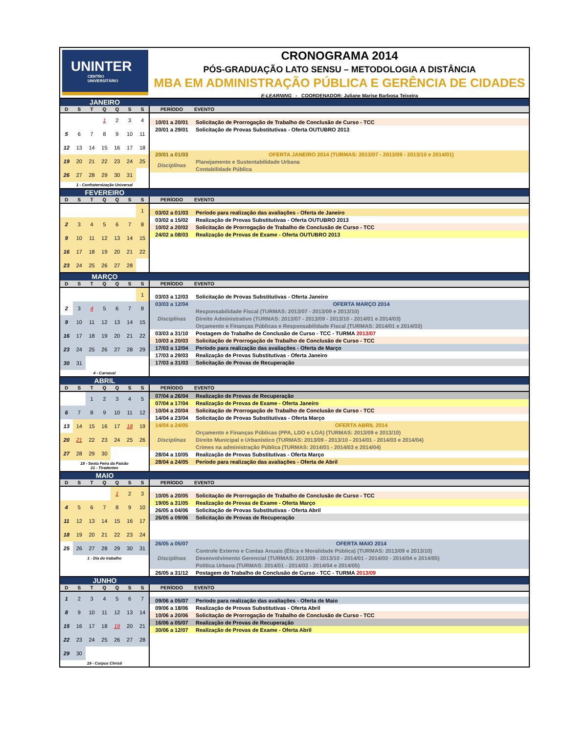UNINTER
CENTRO
UNIVERSITÁRIO
CRONOGRAMA 2014
PÓS-GRADUAÇÃO LATO SENSU – METODOLOGIA A DISTÂNCIA
MBA EM ADMINISTRAÇÃO PÚBLICA E GERÊNCIA DE CIDADES
E-LEARNING - COORDENADOR: Juliane Marise Barbosa Teixeira
JANEIRO
| D | S | T | Q | Q | S | S |
| --- | --- | --- | --- | --- | --- | --- |
| | | | 1 | 2 | 3 | 4 |
| 5 | 6 | 7 | 8 | 9 | 10 | 11 |
| 12 | 13 | 14 | 15 | 16 | 17 | 18 |
| 19 | 20 | 21 | 22 | 23 | 24 | 25 |
| 26 | 27 | 28 | 29 | 30 | 31 | |
1 - Confraternização Universal
| PERÍODO | EVENTO |
| --- | --- |
| 10/01 a 20/01 | Solicitação de Prorrogação de Trabalho de Conclusão de Curso - TCC |
| 20/01 a 29/01 | Solicitação de Provas Substitutivas - Oferta OUTUBRO 2013 |
| 20/01 a 01/03 | OFERTA JANEIRO 2014 (TURMAS: 2013/07 - 2013/09 - 2013/10 e 2014/01) |
| Disciplinas | Planejamento e Sustentabilidade Urbana |
| | Contabilidade Pública |
FEVEREIRO
| D | S | T | Q | Q | S | S |
| --- | --- | --- | --- | --- | --- | --- |
| | | | | | | 1 |
| 2 | 3 | 4 | 5 | 6 | 7 | 8 |
| 9 | 10 | 11 | 12 | 13 | 14 | 15 |
| 16 | 17 | 18 | 19 | 20 | 21 | 22 |
| 23 | 24 | 25 | 26 | 27 | 28 | |
| PERÍODO | EVENTO |
| --- | --- |
| 03/02 a 01/03 | Período para realização das avaliações - Oferta de Janeiro |
| 03/02 a 15/02 | Realização de Provas Substitutivas - Oferta OUTUBRO 2013 |
| 10/02 a 20/02 | Solicitação de Prorrogação de Trabalho de Conclusão de Curso - TCC |
| 24/02 a 08/03 | Realização de Provas de Exame - Oferta OUTUBRO 2013 |
MARÇO
| D | S | T | Q | Q | S | S |
| --- | --- | --- | --- | --- | --- | --- |
| | | | | | | 1 |
| 2 | 3 | 4 | 5 | 6 | 7 | 8 |
| 9 | 10 | 11 | 12 | 13 | 14 | 15 |
| 16 | 17 | 18 | 19 | 20 | 21 | 22 |
| 23 | 24 | 25 | 26 | 27 | 28 | 29 |
| 30 | 31 | | | | | |
4 - Carnaval
| PERÍODO | EVENTO |
| --- | --- |
| 03/03 a 12/03 | Solicitação de Provas Substitutivas - Oferta Janeiro |
| 03/03 a 12/04 | OFERTA MARÇO 2014 |
| Disciplinas | Responsabilidade Fiscal (TURMAS: 2013/07 - 2013/09 e 2013/10) |
| | Direito Administrativo (TURMAS: 2013/07 - 2013/09 - 2013/10 - 2014/01 e 2014/03) |
| | Orçamento e Finanças Públicas e Responsabilidade Fiscal (TURMAS: 2014/01 e 2014/03) |
| 03/03 a 31/10 | Postagem do Trabalho de Conclusão de Curso - TCC - TURMA 2013/07 |
| 10/03 a 20/03 | Solicitação de Prorrogação de Trabalho de Conclusão de Curso - TCC |
| 17/03 a 12/04 | Período para realização das avaliações - Oferta de Março |
| 17/03 a 29/03 | Realização de Provas Substitutivas - Oferta Janeiro |
| 17/03 a 31/03 | Solicitação de Provas de Recuperação |
ABRIL
| D | S | T | Q | Q | S | S |
| --- | --- | --- | --- | --- | --- | --- |
| | | 1 | 2 | 3 | 4 | 5 |
| 6 | 7 | 8 | 9 | 10 | 11 | 12 |
| 13 | 14 | 15 | 16 | 17 | 18 | 19 |
| 20 | 21 | 22 | 23 | 24 | 25 | 26 |
| 27 | 28 | 29 | 30 | | | |
18 - Sexta Feira da Paixão
21 - Tiradentes
| PERÍODO | EVENTO |
| --- | --- |
| 07/04 a 26/04 | Realização de Provas de Recuperação |
| 07/04 a 17/04 | Realização de Provas de Exame - Oferta Janeiro |
| 10/04 a 20/04 | Solicitação de Prorrogação de Trabalho de Conclusão de Curso - TCC |
| 14/04 a 23/04 | Solicitação de Provas Substitutivas - Oferta Março |
| 14/04 a 24/05 | OFERTA ABRIL 2014 |
| Disciplinas | Orçamento e Finanças Públicas (PPA, LDO e LOA) (TURMAS: 2013/09 e 2013/10) |
| | Direito Municipal e Urbanístico (TURMAS: 2013/09 - 2013/10 - 2014/01 - 2014/03 e 2014/04) |
| | Crimes na administração Pública (TURMAS: 2014/01 - 2014/03 e 2014/04) |
| 28/04 a 10/05 | Realização de Provas Substitutivas - Oferta Março |
| 28/04 a 24/05 | Período para realização das avaliações - Oferta de Abril |
MAIO
| D | S | T | Q | Q | S | S |
| --- | --- | --- | --- | --- | --- | --- |
| | | | | 1 | 2 | 3 |
| 4 | 5 | 6 | 7 | 8 | 9 | 10 |
| 11 | 12 | 13 | 14 | 15 | 16 | 17 |
| 18 | 19 | 20 | 21 | 22 | 23 | 24 |
| 25 | 26 | 27 | 28 | 29 | 30 | 31 |
1 - Dia do trabalho
| PERÍODO | EVENTO |
| --- | --- |
| 10/05 a 20/05 | Solicitação de Prorrogação de Trabalho de Conclusão de Curso - TCC |
| 19/05 a 31/05 | Realização de Provas de Exame - Oferta Março |
| 26/05 a 04/06 | Solicitação de Provas Substitutivas - Oferta Abril |
| 26/05 a 09/06 | Solicitação de Provas de Recuperação |
| 26/05 a 05/07 | OFERTA MAIO 2014 |
| Disciplinas | Controle Externo e Contas Anuais (Ética e Moralidade Pública) (TURMAS: 2013/09 e 2013/10) |
| | Desenvolvimento Gerencial (TURMAS: 2013/09 - 2013/10 - 2014/01 - 2014/03 - 2014/04 e 2014/05) |
| | Política Urbana (TURMAS: 2014/01 - 2014/03 - 2014/04 e 2014/05) |
| 26/05 a 31/12 | Postagem do Trabalho de Conclusão de Curso - TCC - TURMA 2013/09 |
JUNHO
| D | S | T | Q | Q | S | S |
| --- | --- | --- | --- | --- | --- | --- |
| 1 | 2 | 3 | 4 | 5 | 6 | 7 |
| 8 | 9 | 10 | 11 | 12 | 13 | 14 |
| 15 | 16 | 17 | 18 | 19 | 20 | 21 |
| 22 | 23 | 24 | 25 | 26 | 27 | 28 |
| 29 | 30 | | | | | |
19 - Corpus Christi
| PERÍODO | EVENTO |
| --- | --- |
| 09/06 a 05/07 | Período para realização das avaliações - Oferta de Maio |
| 09/06 a 18/06 | Realização de Provas Substitutivas - Oferta Abril |
| 10/06 a 20/06 | Solicitação de Prorrogação de Trabalho de Conclusão de Curso - TCC |
| 16/06 a 05/07 | Realização de Provas de Recuperação |
| 30/06 a 12/07 | Realização de Provas de Exame - Oferta Abril |